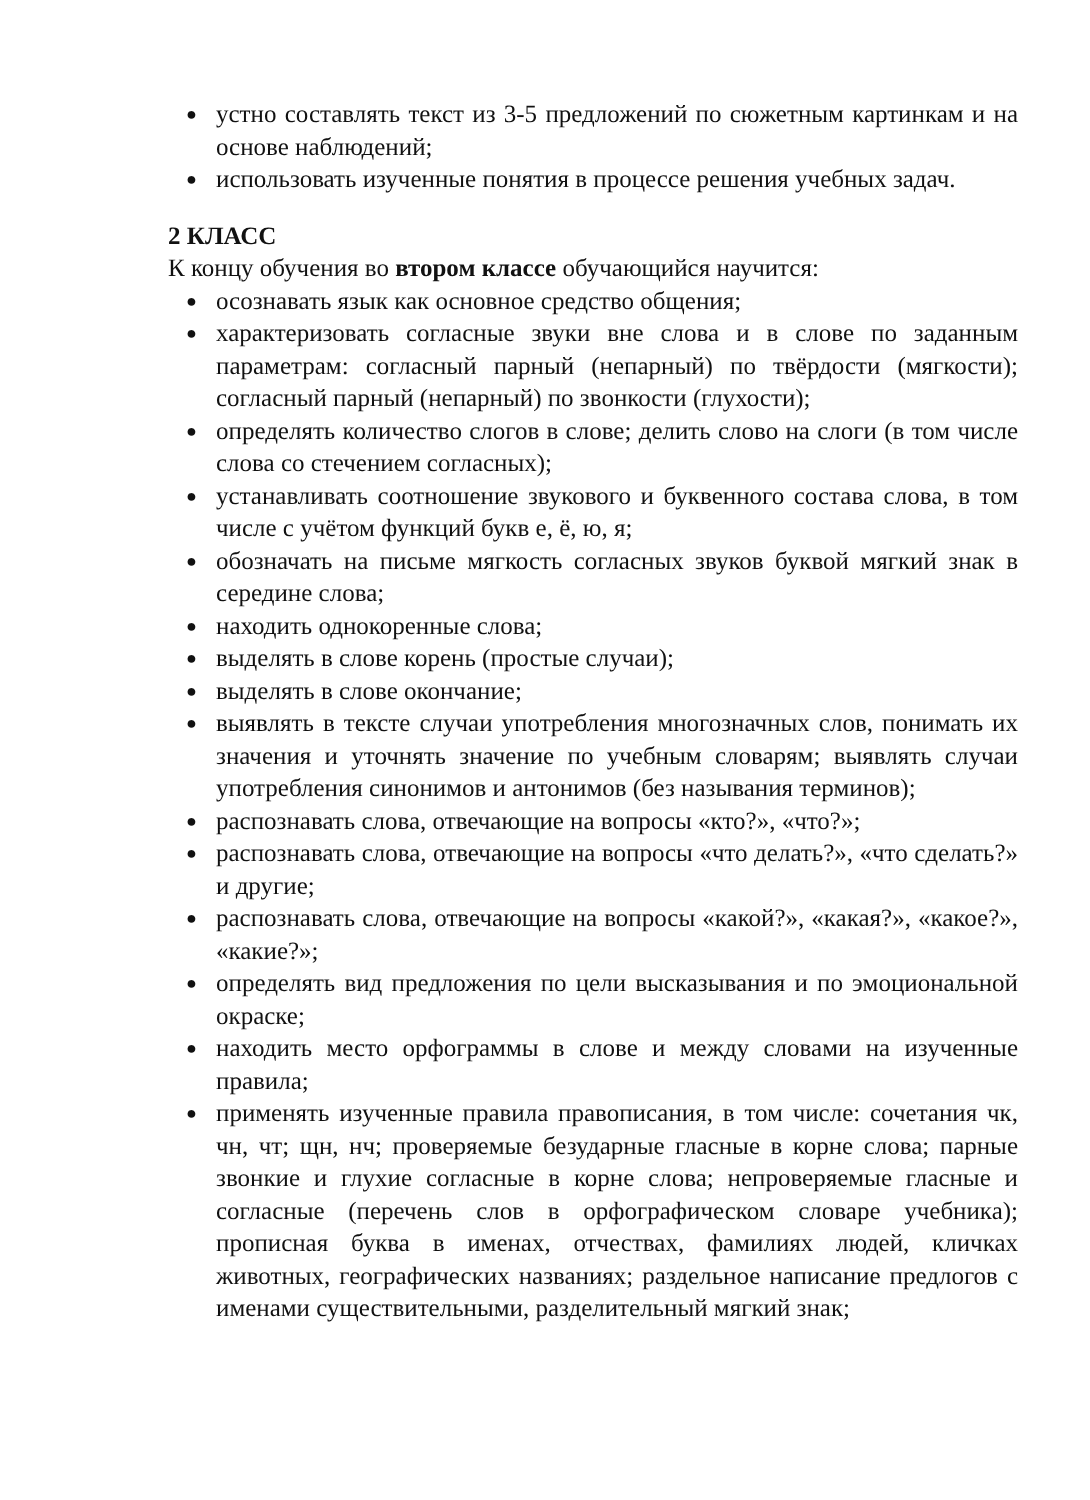● устно составлять текст из 3-5 предложений по сюжетным картинкам и на основе наблюдений;
● использовать изученные понятия в процессе решения учебных задач.
2 КЛАСС
К концу обучения во втором классе обучающийся научится:
● осознавать язык как основное средство общения;
● характеризовать согласные звуки вне слова и в слове по заданным параметрам: согласный парный (непарный) по твёрдости (мягкости); согласный парный (непарный) по звонкости (глухости);
● определять количество слогов в слове; делить слово на слоги (в том числе слова со стечением согласных);
● устанавливать соотношение звукового и буквенного состава слова, в том числе с учётом функций букв е, ё, ю, я;
● обозначать на письме мягкость согласных звуков буквой мягкий знак в середине слова;
● находить однокоренные слова;
● выделять в слове корень (простые случаи);
● выделять в слове окончание;
● выявлять в тексте случаи употребления многозначных слов, понимать их значения и уточнять значение по учебным словарям; выявлять случаи употребления синонимов и антонимов (без называния терминов);
● распознавать слова, отвечающие на вопросы «кто?», «что?»;
● распознавать слова, отвечающие на вопросы «что делать?», «что сделать?» и другие;
● распознавать слова, отвечающие на вопросы «какой?», «какая?», «какое?», «какие?»;
● определять вид предложения по цели высказывания и по эмоциональной окраске;
● находить место орфограммы в слове и между словами на изученные правила;
● применять изученные правила правописания, в том числе: сочетания чк, чн, чт; щн, нч; проверяемые безударные гласные в корне слова; парные звонкие и глухие согласные в корне слова; непроверяемые гласные и согласные (перечень слов в орфографическом словаре учебника); прописная буква в именах, отчествах, фамилиях людей, кличках животных, географических названиях; раздельное написание предлогов с именами существительными, разделительный мягкий знак;